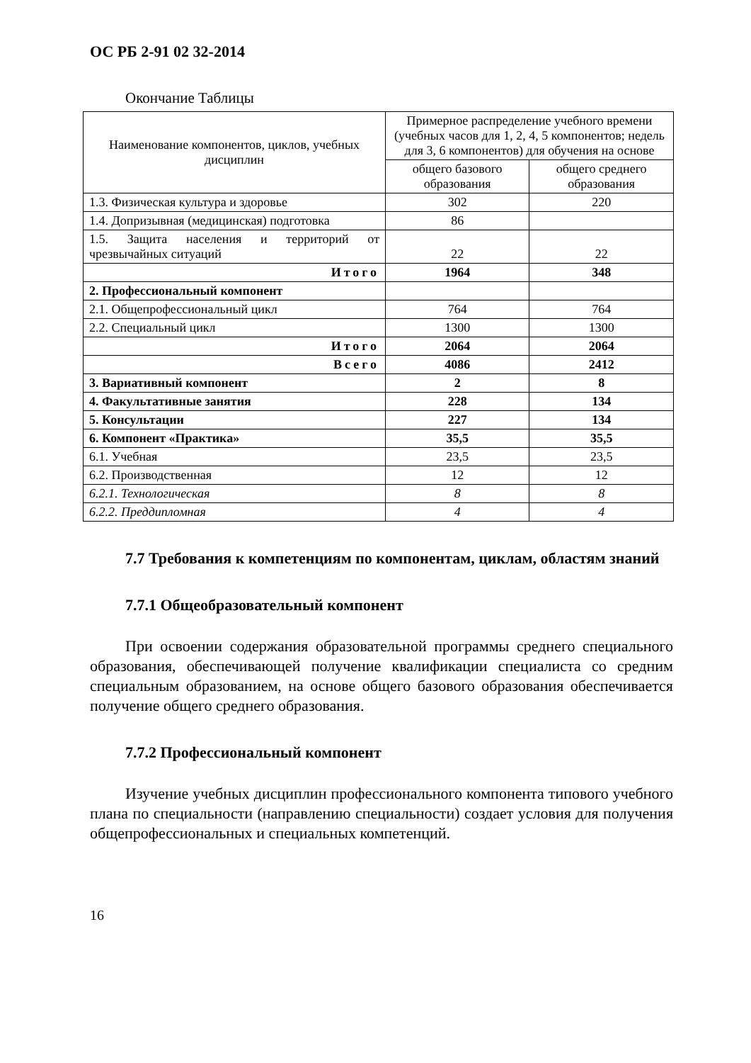ОС РБ 2-91 02 32-2014
Окончание Таблицы
| Наименование компонентов, циклов, учебных дисциплин | Примерное распределение учебного времени (учебных часов для 1, 2, 4, 5 компонентов; недель для 3, 6 компонентов) для обучения на основе | |
| --- | --- | --- |
| | общего базового образования | общего среднего образования |
| 1.3. Физическая культура и здоровье | 302 | 220 |
| 1.4. Допризывная (медицинская) подготовка | 86 | |
| 1.5. Защита населения и территорий от чрезвычайных ситуаций | 22 | 22 |
| Итого | 1964 | 348 |
| 2. Профессиональный компонент | | |
| 2.1. Общепрофессиональный цикл | 764 | 764 |
| 2.2. Специальный цикл | 1300 | 1300 |
| Итого | 2064 | 2064 |
| Всего | 4086 | 2412 |
| 3. Вариативный компонент | 2 | 8 |
| 4. Факультативные занятия | 228 | 134 |
| 5. Консультации | 227 | 134 |
| 6. Компонент «Практика» | 35,5 | 35,5 |
| 6.1. Учебная | 23,5 | 23,5 |
| 6.2. Производственная | 12 | 12 |
| 6.2.1. Технологическая | 8 | 8 |
| 6.2.2. Преддипломная | 4 | 4 |
7.7 Требования к компетенциям по компонентам, циклам, областям знаний
7.7.1 Общеобразовательный компонент
При освоении содержания образовательной программы среднего специального образования, обеспечивающей получение квалификации специалиста со средним специальным образованием, на основе общего базового образования обеспечивается получение общего среднего образования.
7.7.2 Профессиональный компонент
Изучение учебных дисциплин профессионального компонента типового учебного плана по специальности (направлению специальности) создает условия для получения общепрофессиональных и специальных компетенций.
16